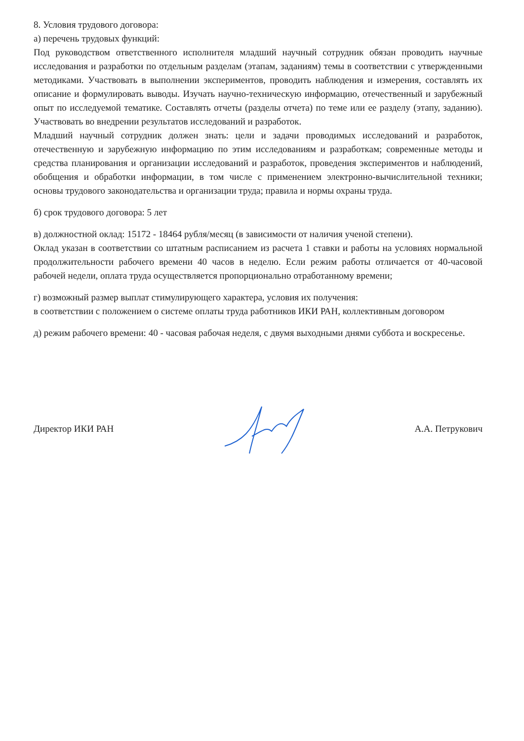8. Условия трудового договора:
а) перечень трудовых функций:
Под руководством ответственного исполнителя младший научный сотрудник обязан проводить научные исследования и разработки по отдельным разделам (этапам, заданиям) темы в соответствии с утвержденными методиками. Участвовать в выполнении экспериментов, проводить наблюдения и измерения, составлять их описание и формулировать выводы. Изучать научно-техническую информацию, отечественный и зарубежный опыт по исследуемой тематике. Составлять отчеты (разделы отчета) по теме или ее разделу (этапу, заданию). Участвовать во внедрении результатов исследований и разработок.
Младший научный сотрудник должен знать: цели и задачи проводимых исследований и разработок, отечественную и зарубежную информацию по этим исследованиям и разработкам; современные методы и средства планирования и организации исследований и разработок, проведения экспериментов и наблюдений, обобщения и обработки информации, в том числе с применением электронно-вычислительной техники; основы трудового законодательства и организации труда; правила и нормы охраны труда.
б) срок трудового договора: 5 лет
в) должностной оклад: 15172 - 18464 рубля/месяц (в зависимости от наличия ученой степени).
Оклад указан в соответствии со штатным расписанием из расчета 1 ставки и работы на условиях нормальной продолжительности рабочего времени 40 часов в неделю. Если режим работы отличается от 40-часовой рабочей недели, оплата труда осуществляется пропорционально отработанному времени;
г) возможный размер выплат стимулирующего характера, условия их получения:
в соответствии с положением о системе оплаты труда работников ИКИ РАН, коллективным договором
д) режим рабочего времени: 40 - часовая рабочая неделя, с двумя выходными днями суббота и воскресенье.
Директор ИКИ РАН А.А. Петрукович